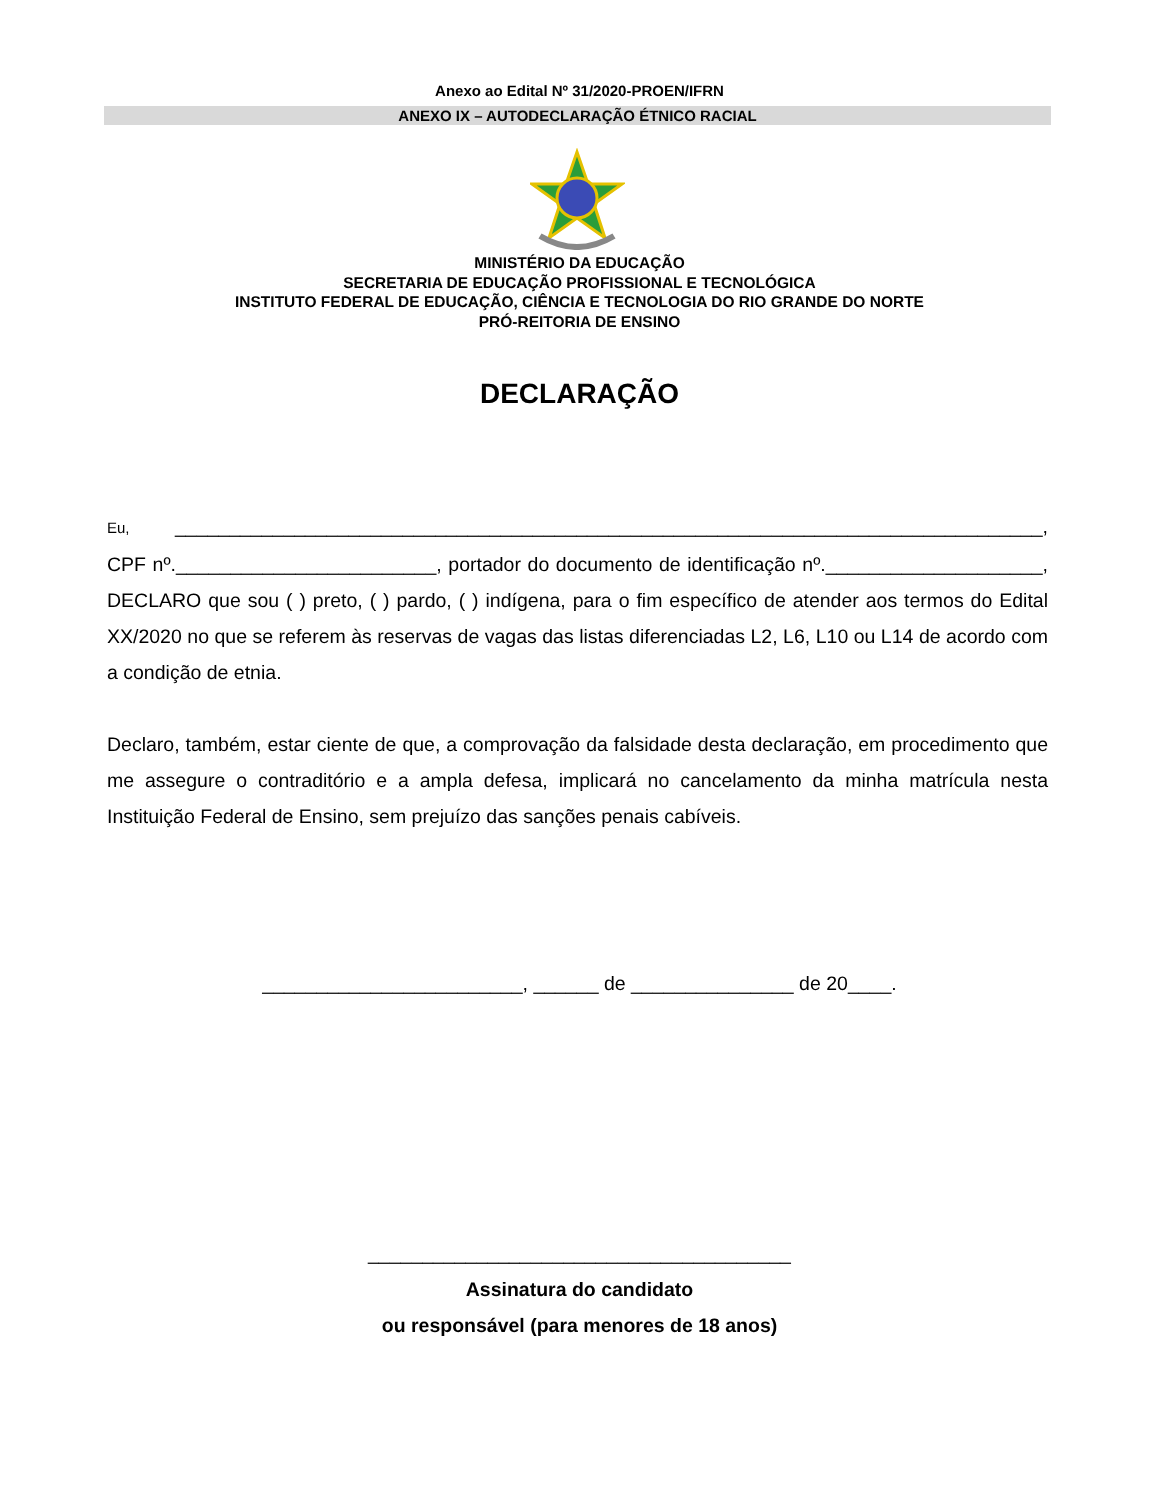Anexo ao Edital Nº 31/2020-PROEN/IFRN
ANEXO IX – AUTODECLARAÇÃO ÉTNICO RACIAL
MINISTÉRIO DA EDUCAÇÃO
SECRETARIA DE EDUCAÇÃO PROFISSIONAL E TECNOLÓGICA
INSTITUTO FEDERAL DE EDUCAÇÃO, CIÊNCIA E TECNOLOGIA DO RIO GRANDE DO NORTE
PRÓ-REITORIA DE ENSINO
DECLARAÇÃO
Eu, ________________________________________________________________________________, CPF nº.________________________, portador do documento de identificação nº.____________________, DECLARO que sou ( ) preto, ( ) pardo, ( ) indígena, para o fim específico de atender aos termos do Edital XX/2020 no que se referem às reservas de vagas das listas diferenciadas L2, L6, L10 ou L14 de acordo com a condição de etnia.
Declaro, também, estar ciente de que, a comprovação da falsidade desta declaração, em procedimento que me assegure o contraditório e a ampla defesa, implicará no cancelamento da minha matrícula nesta Instituição Federal de Ensino, sem prejuízo das sanções penais cabíveis.
________________________, ______ de _______________ de 20____.
_______________________________________
Assinatura do candidato
ou responsável (para menores de 18 anos)